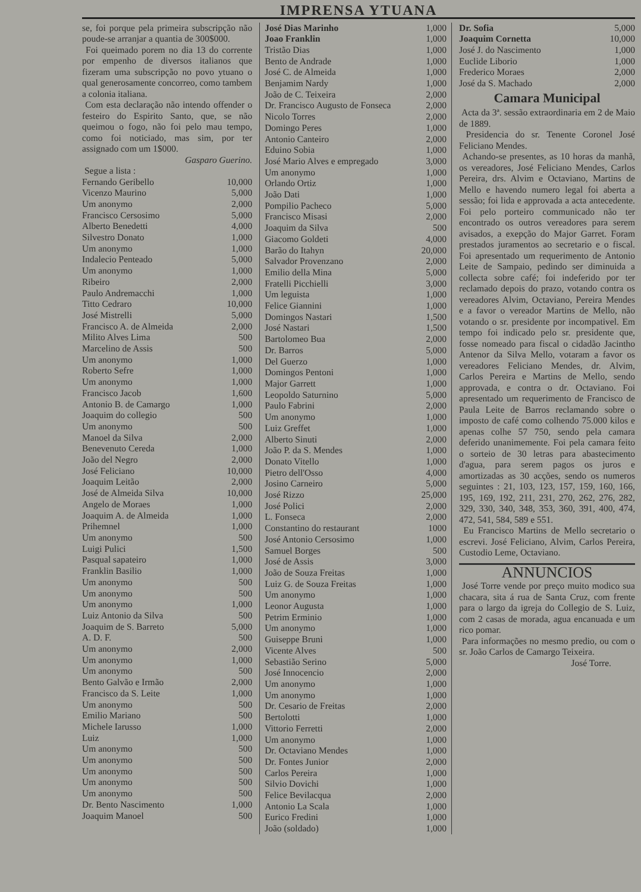IMPRENSA YTUANA
se, foi porque pela primeira subscripção não poude-se arranjar a quantia de 300$000.
Foi queimado porem no dia 13 do corrente por empenho de diversos italianos que fizeram uma subscripção no povo ytuano o qual generosamente concorreo, como tambem a colonia italiana.
Com esta declaração não intendo offender o festeiro do Espirito Santo, que, se não queimou o fogo, não foi pelo mau tempo, como foi noticiado, mas sim, por ter assignado com um 1$000.
Gasparo Guerino.
Segue a lista :
| Fernando Geribello | 10,000 |
| Vicenzo Maurino | 5,000 |
| Um anonymo | 2,000 |
| Francisco Cersosimo | 5,000 |
| Alberto Benedetti | 4,000 |
| Silvestro Donato | 1,000 |
| Um anonymo | 1,000 |
| Indalecio Penteado | 5,000 |
| Um anonymo | 1,000 |
| Ribeiro | 2,000 |
| Paulo Andremacchi | 1,000 |
| Titto Cedraro | 10,000 |
| José Mistrelli | 5,000 |
| Francisco A. de Almeida | 2,000 |
| Milito Alves Lima | 500 |
| Marcelino de Assis | 500 |
| Um anonymo | 1,000 |
| Roberto Sefre | 1,000 |
| Um anonymo | 1,000 |
| Francisco Jacob | 1,600 |
| Antonio B. de Camargo | 1,000 |
| Joaquim do collegio | 500 |
| Um anonymo | 500 |
| Manoel da Silva | 2,000 |
| Benevenuto Cereda | 1,000 |
| João del Negro | 2,000 |
| José Feliciano | 10,000 |
| Joaquim Leitão | 2,000 |
| José de Almeida Silva | 10,000 |
| Angelo de Moraes | 1,000 |
| Joaquim A. de Almeida | 1,000 |
| Prihemnel | 1,000 |
| Um anonymo | 500 |
| Luigi Pulici | 1,500 |
| Pasqual sapateiro | 1,000 |
| Franklin Basilio | 1,000 |
| Um anonymo | 500 |
| Um anonymo | 500 |
| Um anonymo | 1,000 |
| Luiz Antonio da Silva | 500 |
| Joaquim de S. Barreto | 5,000 |
| A. D. F. | 500 |
| Um anonymo | 2,000 |
| Um anonymo | 1,000 |
| Um anonymo | 500 |
| Bento Galvão e Irmão | 2,000 |
| Francisco da S. Leite | 1,000 |
| Um anonymo | 500 |
| Emilio Mariano | 500 |
| Michele Iarusso | 1,000 |
| Luiz | 1,000 |
| Um anonymo | 500 |
| Um anonymo | 500 |
| Um anonymo | 500 |
| Um anonymo | 500 |
| Um anonymo | 500 |
| Dr. Bento Nascimento | 1,000 |
| Joaquim Manoel | 500 |
| José Dias Marinho | 1,000 |
| Joao Franklin | 1,000 |
| Tristão Dias | 1,000 |
| Bento de Andrade | 1,000 |
| José C. de Almeida | 1,000 |
| Benjamim Nardy | 1,000 |
| João de C. Teixeira | 2,000 |
| Dr. Francisco Augusto de Fonseca | 2,000 |
| Nicolo Torres | 2,000 |
| Domingo Peres | 1,000 |
| Antonio Canteiro | 2,000 |
| Eduino Sobia | 1,000 |
| José Mario Alves e empregado | 3,000 |
| Um anonymo | 1,000 |
| Orlando Ortiz | 1,000 |
| João Dati | 1,000 |
| Pompilio Pacheco | 5,000 |
| Francisco Misasi | 2,000 |
| Joaquim da Silva | 500 |
| Giacomo Goldeti | 4,000 |
| Barão do Itahyn | 20,000 |
| Salvador Provenzano | 2,000 |
| Emilio della Mina | 5,000 |
| Fratelli Picchielli | 3,000 |
| Um leguista | 1,000 |
| Felice Giannini | 1,000 |
| Domingos Nastari | 1,500 |
| José Nastari | 1,500 |
| Bartolomeo Bua | 2,000 |
| Dr. Barros | 5,000 |
| Del Guerzo | 1,000 |
| Domingos Pentoni | 1,000 |
| Major Garrett | 1,000 |
| Leopoldo Saturnino | 5,000 |
| Paulo Fabrini | 2,000 |
| Um anonymo | 1,000 |
| Luiz Greffet | 1,000 |
| Alberto Sinuti | 2,000 |
| João P. da S. Mendes | 1,000 |
| Donato Vitello | 1,000 |
| Pietro dell'Osso | 4,000 |
| Josino Carneiro | 5,000 |
| José Rizzo | 25,000 |
| José Polici | 2,000 |
| L. Fonseca | 2,000 |
| Constantino do restaurant | 1000 |
| José Antonio Cersosimo | 1,000 |
| Samuel Borges | 500 |
| José de Assis | 3,000 |
| João de Souza Freitas | 1,000 |
| Luiz G. de Souza Freitas | 1,000 |
| Um anonymo | 1,000 |
| Leonor Augusta | 1,000 |
| Petrim Erminio | 1,000 |
| Um anonymo | 1,000 |
| Guiseppe Bruni | 1,000 |
| Vicente Alves | 500 |
| Sebastião Serino | 5,000 |
| José Innocencio | 2,000 |
| Um anonymo | 1,000 |
| Um anonymo | 1,000 |
| Dr. Cesario de Freitas | 2,000 |
| Bertolotti | 1,000 |
| Vittorio Ferretti | 2,000 |
| Um anonymo | 1,000 |
| Dr. Octaviano Mendes | 1,000 |
| Dr. Fontes Junior | 2,000 |
| Carlos Pereira | 1,000 |
| Silvio Dovichi | 1,000 |
| Felice Bevilacqua | 2,000 |
| Antonio La Scala | 1,000 |
| Eurico Fredini | 1,000 |
| João (soldado) | 1,000 |
| Dr. Sofia | 5,000 |
| Joaquim Cornetta | 10,000 |
| José J. do Nascimento | 1,000 |
| Euclide Liborio | 1,000 |
| Frederico Moraes | 2,000 |
| José da S. Machado | 2,000 |
Camara Municipal
Acta da 3ª. sessão extraordinaria em 2 de Maio de 1889.
Presidencia do sr. Tenente Coronel José Feliciano Mendes.
Achando-se presentes, as 10 horas da manhã, os vereadores, José Feliciano Mendes, Carlos Pereira, drs. Alvim e Octaviano, Martins de Mello e havendo numero legal foi aberta a sessão; foi lida e approvada a acta antecedente. Foi pelo porteiro communicado não ter encontrado os outros vereadores para serem avisados, a exepção do Major Garret. Foram prestados juramentos ao secretario e o fiscal. Foi apresentado um requerimento de Antonio Leite de Sampaio, pedindo ser diminuida a collecta sobre café; foi indeferido por ter reclamado depois do prazo, votando contra os vereadores Alvim, Octaviano, Pereira Mendes e a favor o vereador Martins de Mello, não votando o sr. presidente por incompativel. Em tempo foi indicado pelo sr. presidente que, fosse nomeado para fiscal o cidadão Jacintho Antenor da Silva Mello, votaram a favor os vereadores Feliciano Mendes, dr. Alvim, Carlos Pereira e Martins de Mello, sendo approvada, e contra o dr. Octaviano. Foi apresentado um requerimento de Francisco de Paula Leite de Barros reclamando sobre o imposto de café como colhendo 75.000 kilos e apenas colhe 57 750, sendo pela camara deferido unanimemente. Foi pela camara feito o sorteio de 30 letras para abastecimento d'agua, para serem pagos os juros e amortizadas as 30 acções, sendo os numeros seguintes : 21, 103, 123, 157, 159, 160, 166, 195, 169, 192, 211, 231, 270, 262, 276, 282, 329, 330, 340, 348, 353, 360, 391, 400, 474, 472, 541, 584, 589 e 551.
Eu Francisco Martins de Mello secretario o escrevi. José Feliciano, Alvim, Carlos Pereira, Custodio Leme, Octaviano.
ANNUNCIOS
José Torre vende por preço muito modico sua chacara, sita á rua de Santa Cruz, com frente para o largo da igreja do Collegio de S. Luiz, com 2 casas de morada, agua encanuada e um rico pomar.
Para informações no mesmo predio, ou com o sr. João Carlos de Camargo Teixeira.
José Torre.